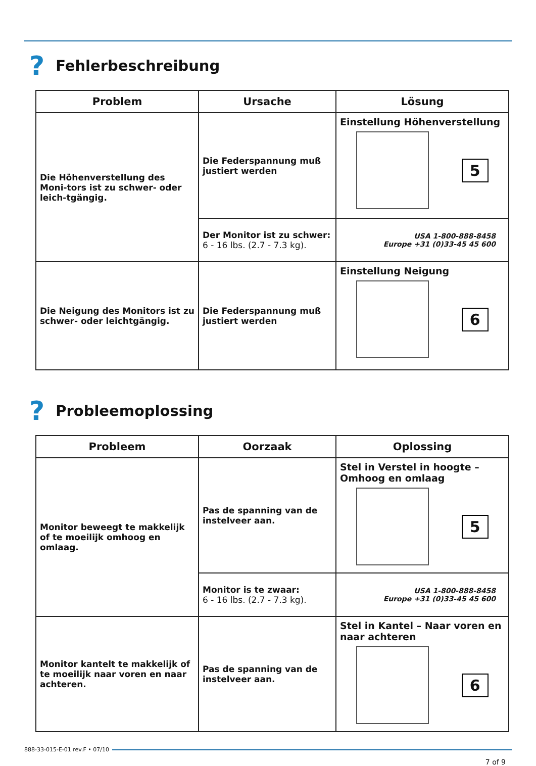? Fehlerbeschreibung
| Problem | Ursache | Lösung |
| --- | --- | --- |
| Die Höhenverstellung des Moni-tors ist zu schwer- oder leich-tgängig. | Die Federspannung muß justiert werden | Einstellung Höhenverstellung 5 |
| | Der Monitor ist zu schwer: 6 - 16 lbs. (2.7 - 7.3 kg). | USA 1-800-888-8458 Europe +31 (0)33-45 45 600 |
| Die Neigung des Monitors ist zu schwer- oder leichtgängig. | Die Federspannung muß justiert werden | Einstellung Neigung 6 |
? Probleemoplossing
| Probleem | Oorzaak | Oplossing |
| --- | --- | --- |
| Monitor beweegt te makkelijk of te moeilijk omhoog en omlaag. | Pas de spanning van de instelveer aan. | Stel in Verstel in hoogte – Omhoog en omlaag 5 |
| | Monitor is te zwaar: 6 - 16 lbs. (2.7 - 7.3 kg). | USA 1-800-888-8458 Europe +31 (0)33-45 45 600 |
| Monitor kantelt te makkelijk of te moeilijk naar voren en naar achteren. | Pas de spanning van de instelveer aan. | Stel in Kantel – Naar voren en naar achteren 6 |
888-33-015-E-01 rev.F • 07/10
7 of 9